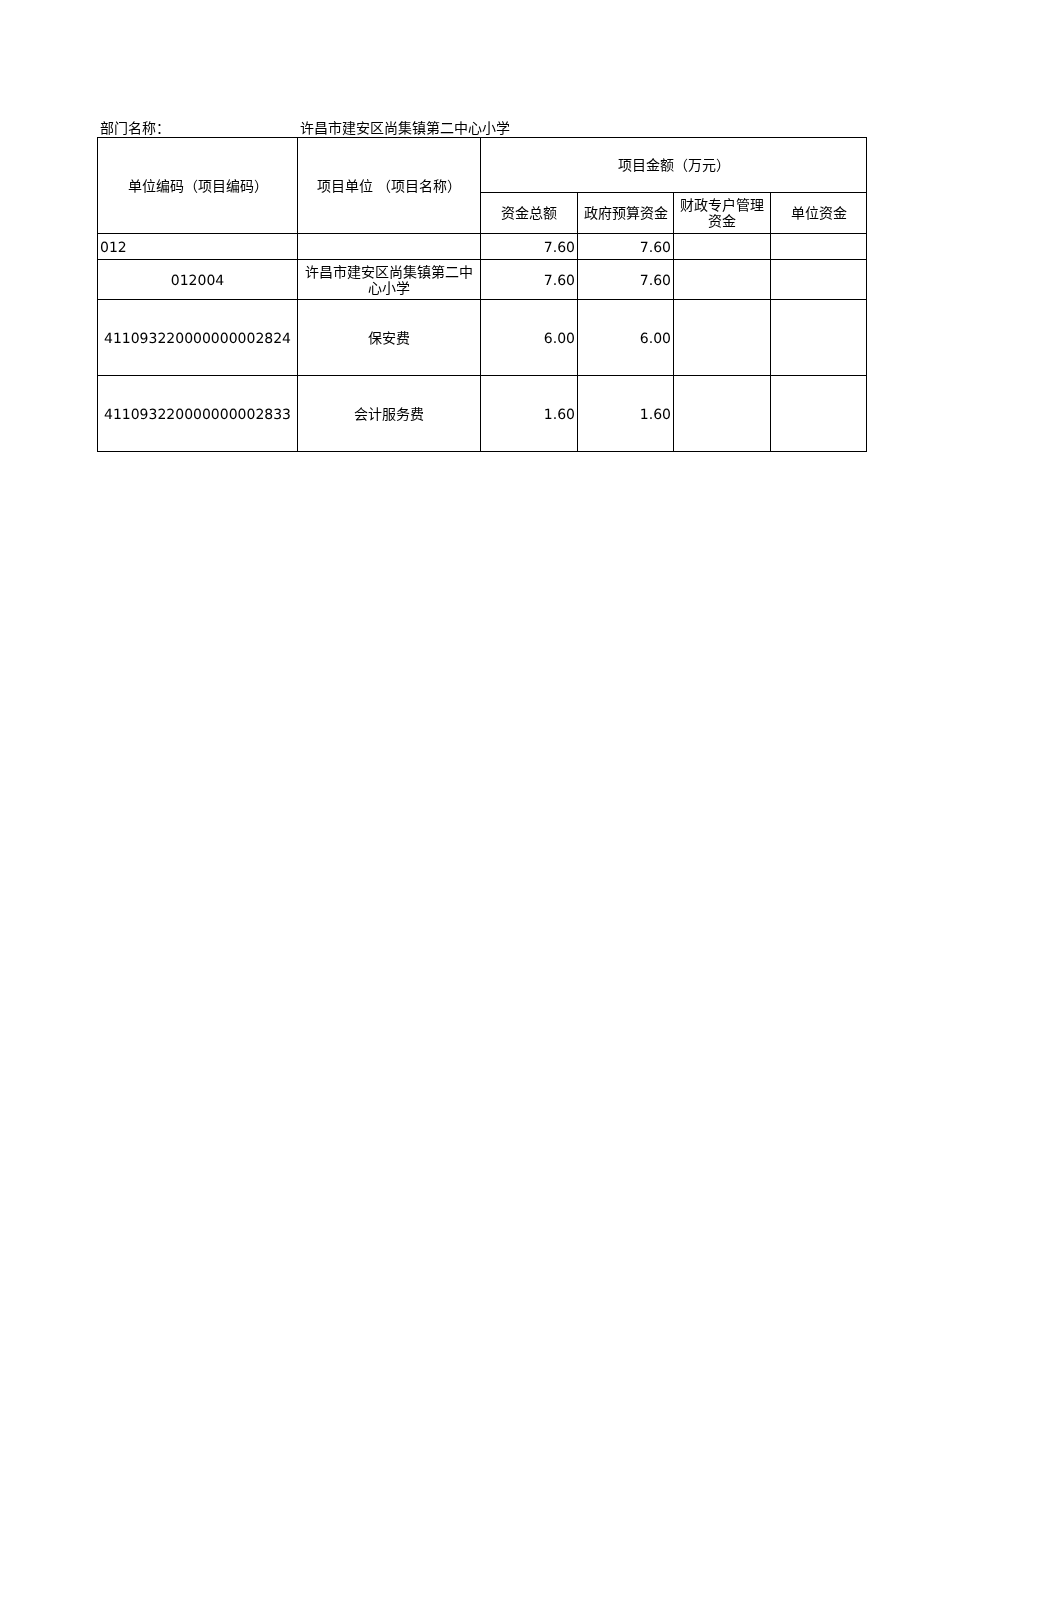部门名称： 许昌市建安区尚集镇第二中心小学
| 单位编码（项目编码） | 项目单位 （项目名称） | 项目金额（万元） | | | |
| --- | --- | --- | --- | --- | --- |
| | | 资金总额 | 政府预算资金 | 财政专户管理资金 | 单位资金 |
| 012 | | 7.60 | 7.60 | | |
| 012004 | 许昌市建安区尚集镇第二中心小学 | 7.60 | 7.60 | | |
| 411093220000000002824 | 保安费 | 6.00 | 6.00 | | |
| 411093220000000002833 | 会计服务费 | 1.60 | 1.60 | | |